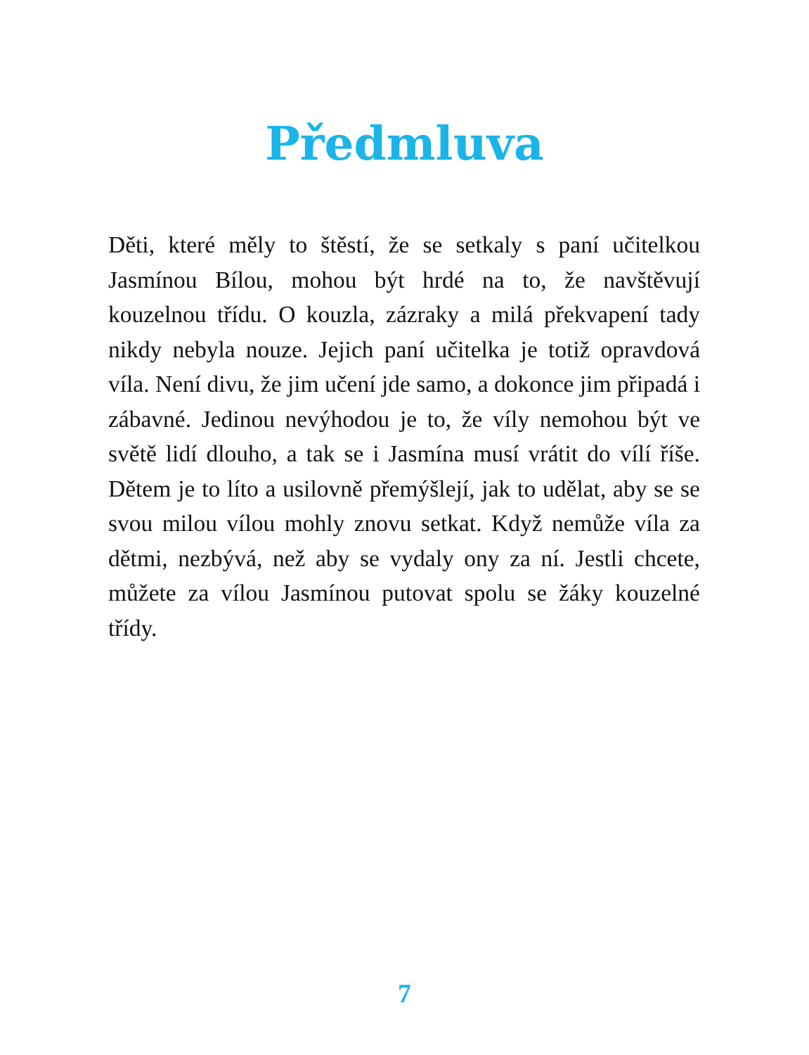Předmluva
Děti, které měly to štěstí, že se setkaly s paní učitelkou Jasmínou Bílou, mohou být hrdé na to, že navštěvují kouzelnou třídu. O kouzla, zázraky a milá překvapení tady nikdy nebyla nouze. Jejich paní učitelka je totiž opravdová víla. Není divu, že jim učení jde samo, a dokonce jim připadá i zábavné. Jedinou nevýhodou je to, že víly nemohou být ve světě lidí dlouho, a tak se i Jasmína musí vrátit do vílí říše. Dětem je to líto a usilovně přemýšlejí, jak to udělat, aby se se svou milou vílou mohly znovu setkat. Když nemůže víla za dětmi, nezbývá, než aby se vydaly ony za ní. Jestli chcete, můžete za vílou Jasmínou putovat spolu se žáky kouzelné třídy.
7